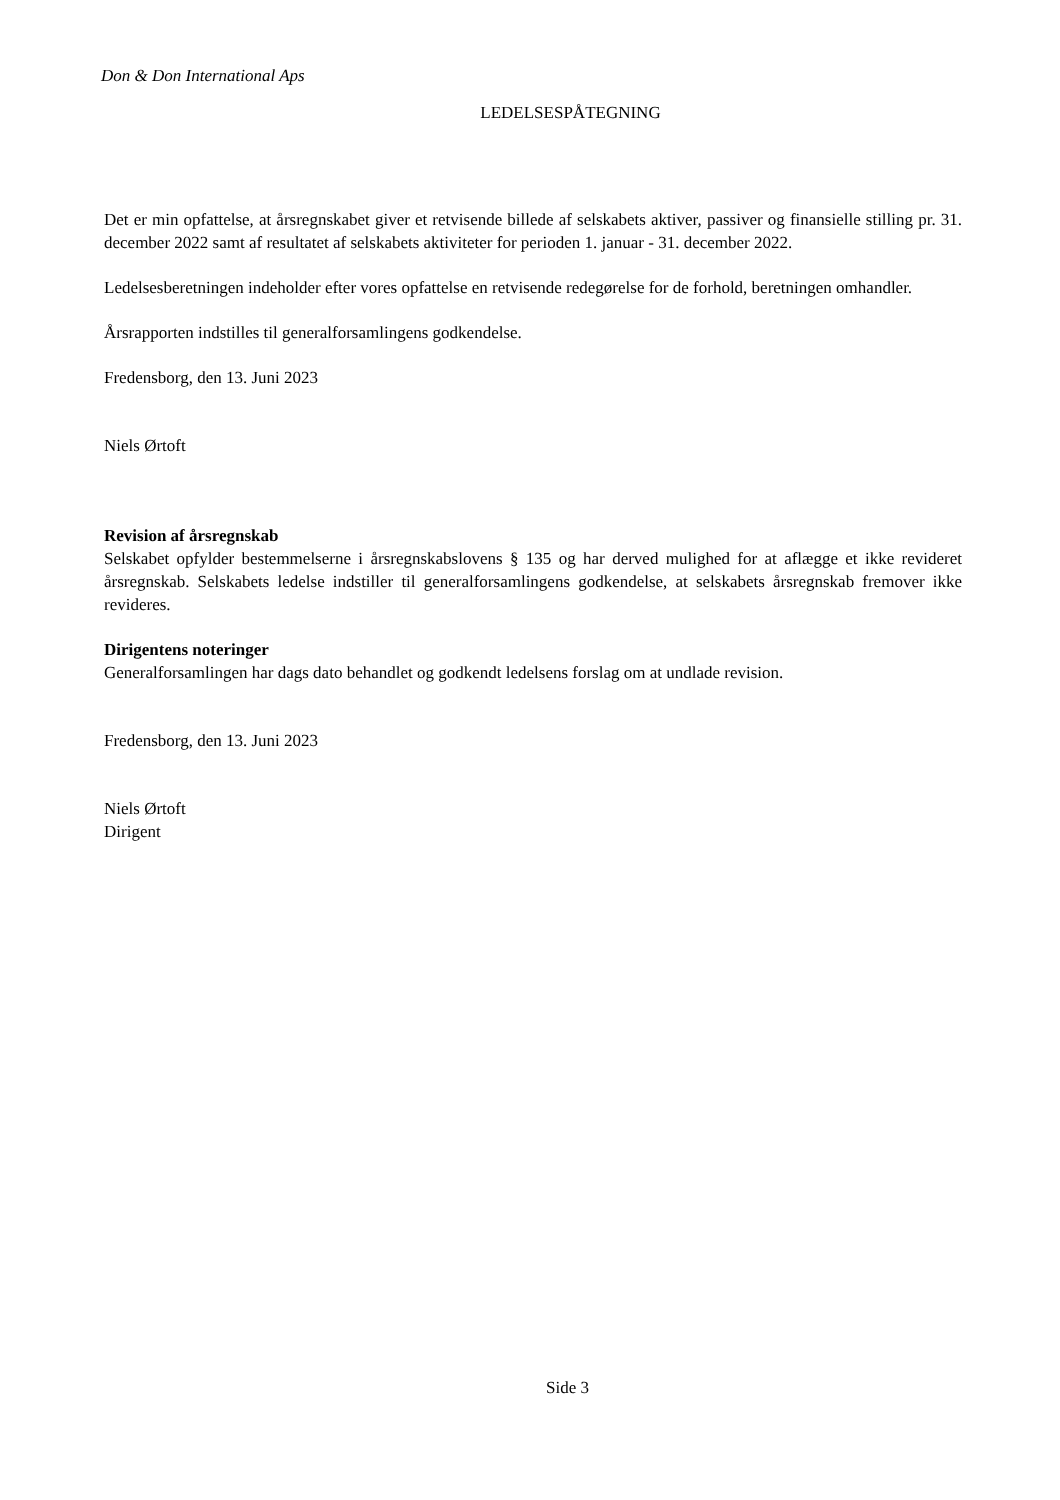Don & Don International Aps
LEDELSESPÅTEGNING
Det er min opfattelse, at årsregnskabet giver et retvisende billede af selskabets aktiver, passiver og finansielle stilling pr. 31. december 2022 samt af resultatet af selskabets aktiviteter for perioden 1. januar - 31. december 2022.
Ledelsesberetningen indeholder efter vores opfattelse en retvisende redegørelse for de forhold, beretningen omhandler.
Årsrapporten indstilles til generalforsamlingens godkendelse.
Fredensborg, den 13. Juni 2023
Niels Ørtoft
Revision af årsregnskab
Selskabet opfylder bestemmelserne i årsregnskabslovens § 135 og har derved mulighed for at aflægge et ikke revideret årsregnskab. Selskabets ledelse indstiller til generalforsamlingens godkendelse, at selskabets årsregnskab fremover ikke revideres.
Dirigentens noteringer
Generalforsamlingen har dags dato behandlet og godkendt ledelsens forslag om at undlade revision.
Fredensborg, den 13. Juni 2023
Niels Ørtoft
Dirigent
Side 3